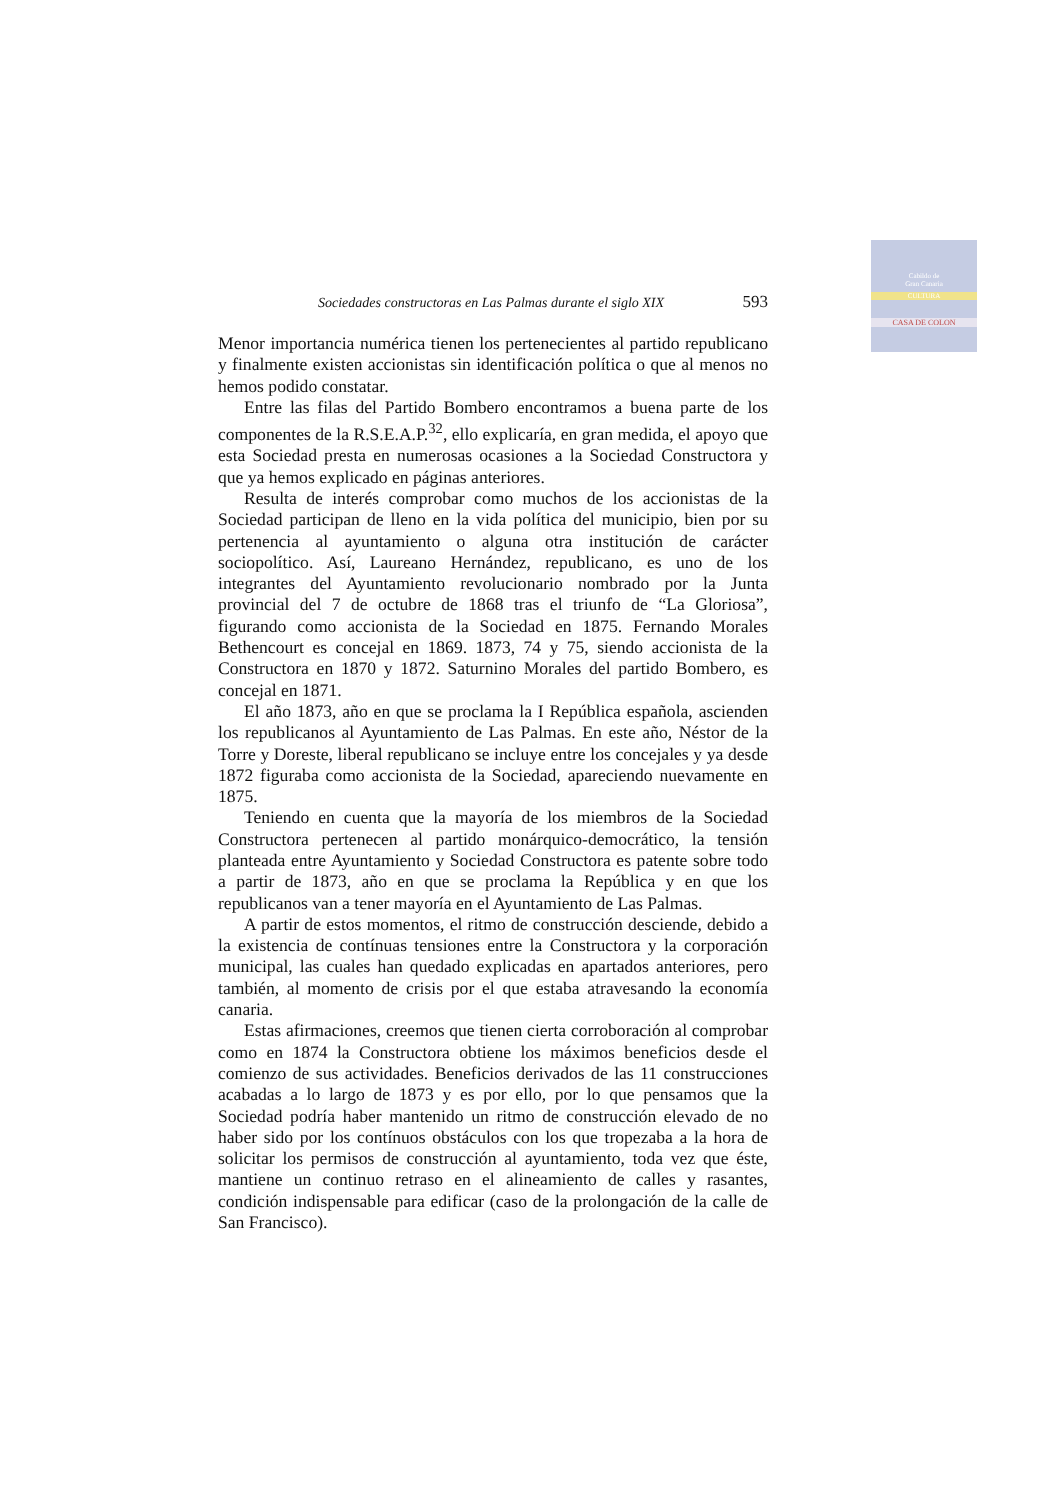Cabildo de
Gran Canaria
CULTURA
CASA DE COLON
Sociedades constructoras en Las Palmas durante el siglo XIX 593
Menor importancia numérica tienen los pertenecientes al partido republicano y finalmente existen accionistas sin identificación política o que al menos no hemos podido constatar.
Entre las filas del Partido Bombero encontramos a buena parte de los componentes de la R.S.E.A.P.<sup>32</sup>, ello explicaría, en gran medida, el apoyo que esta Sociedad presta en numerosas ocasiones a la Sociedad Constructora y que ya hemos explicado en páginas anteriores.
Resulta de interés comprobar como muchos de los accionistas de la Sociedad participan de lleno en la vida política del municipio, bien por su pertenencia al ayuntamiento o alguna otra institución de carácter sociopolítico. Así, Laureano Hernández, republicano, es uno de los integrantes del Ayuntamiento revolucionario nombrado por la Junta provincial del 7 de octubre de 1868 tras el triunfo de “La Gloriosa”, figurando como accionista de la Sociedad en 1875. Fernando Morales Bethencourt es concejal en 1869. 1873, 74 y 75, siendo accionista de la Constructora en 1870 y 1872. Saturnino Morales del partido Bombero, es concejal en 1871.
El año 1873, año en que se proclama la I República española, ascienden los republicanos al Ayuntamiento de Las Palmas. En este año, Néstor de la Torre y Doreste, liberal republicano se incluye entre los concejales y ya desde 1872 figuraba como accionista de la Sociedad, apareciendo nuevamente en 1875.
Teniendo en cuenta que la mayoría de los miembros de la Sociedad Constructora pertenecen al partido monárquico-democrático, la tensión planteada entre Ayuntamiento y Sociedad Constructora es patente sobre todo a partir de 1873, año en que se proclama la República y en que los republicanos van a tener mayoría en el Ayuntamiento de Las Palmas.
A partir de estos momentos, el ritmo de construcción desciende, debido a la existencia de contínuas tensiones entre la Constructora y la corporación municipal, las cuales han quedado explicadas en apartados anteriores, pero también, al momento de crisis por el que estaba atravesando la economía canaria.
Estas afirmaciones, creemos que tienen cierta corroboración al comprobar como en 1874 la Constructora obtiene los máximos beneficios desde el comienzo de sus actividades. Beneficios derivados de las 11 construcciones acabadas a lo largo de 1873 y es por ello, por lo que pensamos que la Sociedad podría haber mantenido un ritmo de construcción elevado de no haber sido por los contínuos obstáculos con los que tropezaba a la hora de solicitar los permisos de construcción al ayuntamiento, toda vez que éste, mantiene un continuo retraso en el alineamiento de calles y rasantes, condición indispensable para edificar (caso de la prolongación de la calle de San Francisco).